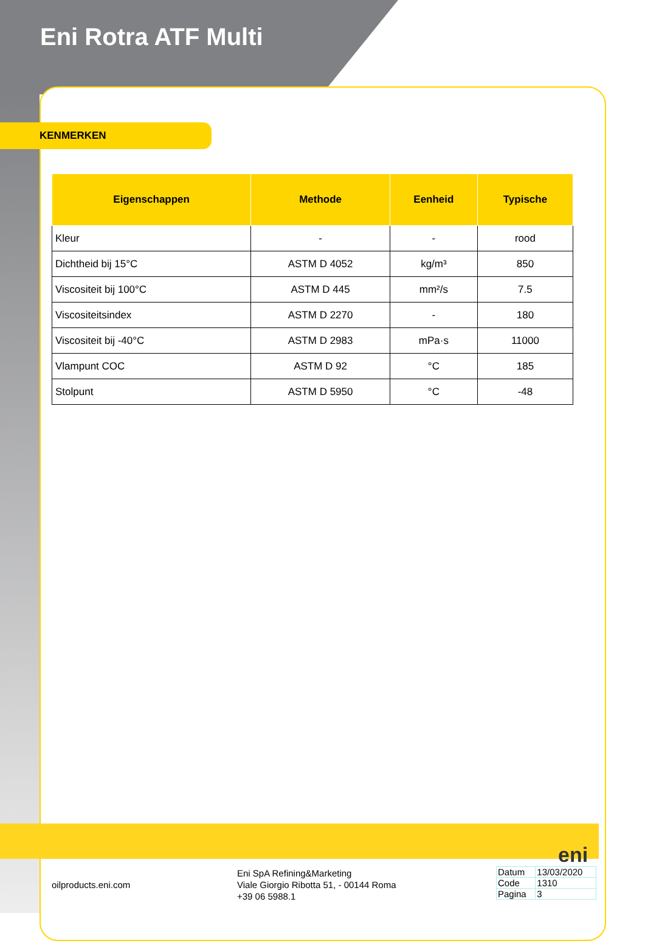Eni Rotra ATF Multi
KENMERKEN
| Eigenschappen | Methode | Eenheid | Typische |
| --- | --- | --- | --- |
| Kleur | - | - | rood |
| Dichtheid bij 15°C | ASTM D 4052 | kg/m³ | 850 |
| Viscositeit bij 100°C | ASTM D 445 | mm²/s | 7.5 |
| Viscositeitsindex | ASTM D 2270 | - | 180 |
| Viscositeit bij -40°C | ASTM D 2983 | mPa·s | 11000 |
| Vlampunt COC | ASTM D 92 | °C | 185 |
| Stolpunt | ASTM D 5950 | °C | -48 |
eni
oilproducts.eni.com
Eni SpA Refining&Marketing
Viale Giorgio Ribotta 51, - 00144 Roma
+39 06 5988.1
| Datum | 13/03/2020 |
| Code | 1310 |
| Pagina | 3 |